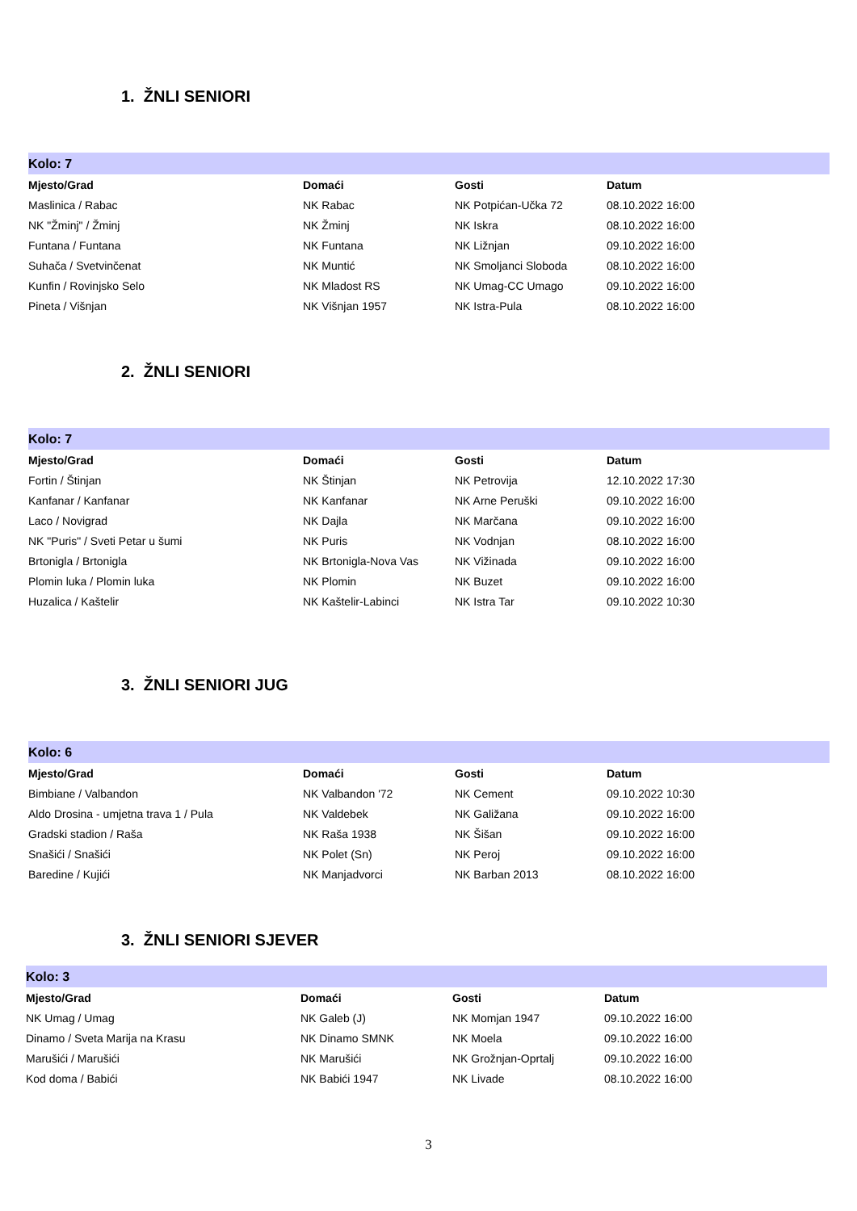1. ŽNLI SENIORI
| Kolo: 7 | | | | |
| Mjesto/Grad | Domaći | Gosti | Datum | |
| Maslinica / Rabac | NK Rabac | NK Potpićan-Učka 72 | 08.10.2022 16:00 | |
| NK "Žminj" / Žminj | NK Žminj | NK Iskra | 08.10.2022 16:00 | |
| Funtana / Funtana | NK Funtana | NK Ližnjan | 09.10.2022 16:00 | |
| Suhača / Svetvinčenat | NK Muntić | NK Smoljanci Sloboda | 08.10.2022 16:00 | |
| Kunfin / Rovinjsko Selo | NK Mladost RS | NK Umag-CC Umago | 09.10.2022 16:00 | |
| Pineta / Višnjan | NK Višnjan 1957 | NK Istra-Pula | 08.10.2022 16:00 | |
2. ŽNLI SENIORI
| Kolo: 7 | | | | |
| Mjesto/Grad | Domaći | Gosti | Datum | |
| Fortin / Štinjan | NK Štinjan | NK Petrovija | 12.10.2022 17:30 | |
| Kanfanar / Kanfanar | NK Kanfanar | NK Arne Peruški | 09.10.2022 16:00 | |
| Laco / Novigrad | NK Dajla | NK Marčana | 09.10.2022 16:00 | |
| NK "Puris" / Sveti Petar u šumi | NK Puris | NK Vodnjan | 08.10.2022 16:00 | |
| Brtonigla / Brtonigla | NK Brtonigla-Nova Vas | NK Vižinada | 09.10.2022 16:00 | |
| Plomin luka / Plomin luka | NK Plomin | NK Buzet | 09.10.2022 16:00 | |
| Huzalica / Kaštelir | NK Kaštelir-Labinci | NK Istra Tar | 09.10.2022 10:30 | |
3. ŽNLI SENIORI JUG
| Kolo: 6 | | | | |
| Mjesto/Grad | Domaći | Gosti | Datum | |
| Bimbiane / Valbandon | NK Valbandon '72 | NK Cement | 09.10.2022 10:30 | |
| Aldo Drosina - umjetna trava 1 / Pula | NK Valdebek | NK Galižana | 09.10.2022 16:00 | |
| Gradski stadion / Raša | NK Raša 1938 | NK Šišan | 09.10.2022 16:00 | |
| Snašići / Snašići | NK Polet (Sn) | NK Peroj | 09.10.2022 16:00 | |
| Baredine / Kujići | NK Manjadvorci | NK Barban 2013 | 08.10.2022 16:00 | |
3. ŽNLI SENIORI SJEVER
| Kolo: 3 | | | | |
| Mjesto/Grad | Domaći | Gosti | Datum | |
| NK Umag / Umag | NK Galeb (J) | NK Momjan 1947 | 09.10.2022 16:00 | |
| Dinamo / Sveta Marija na Krasu | NK Dinamo SMNK | NK Moela | 09.10.2022 16:00 | |
| Marušići / Marušići | NK Marušići | NK Grožnjan-Oprtalj | 09.10.2022 16:00 | |
| Kod doma / Babići | NK Babići 1947 | NK Livade | 08.10.2022 16:00 | |
3